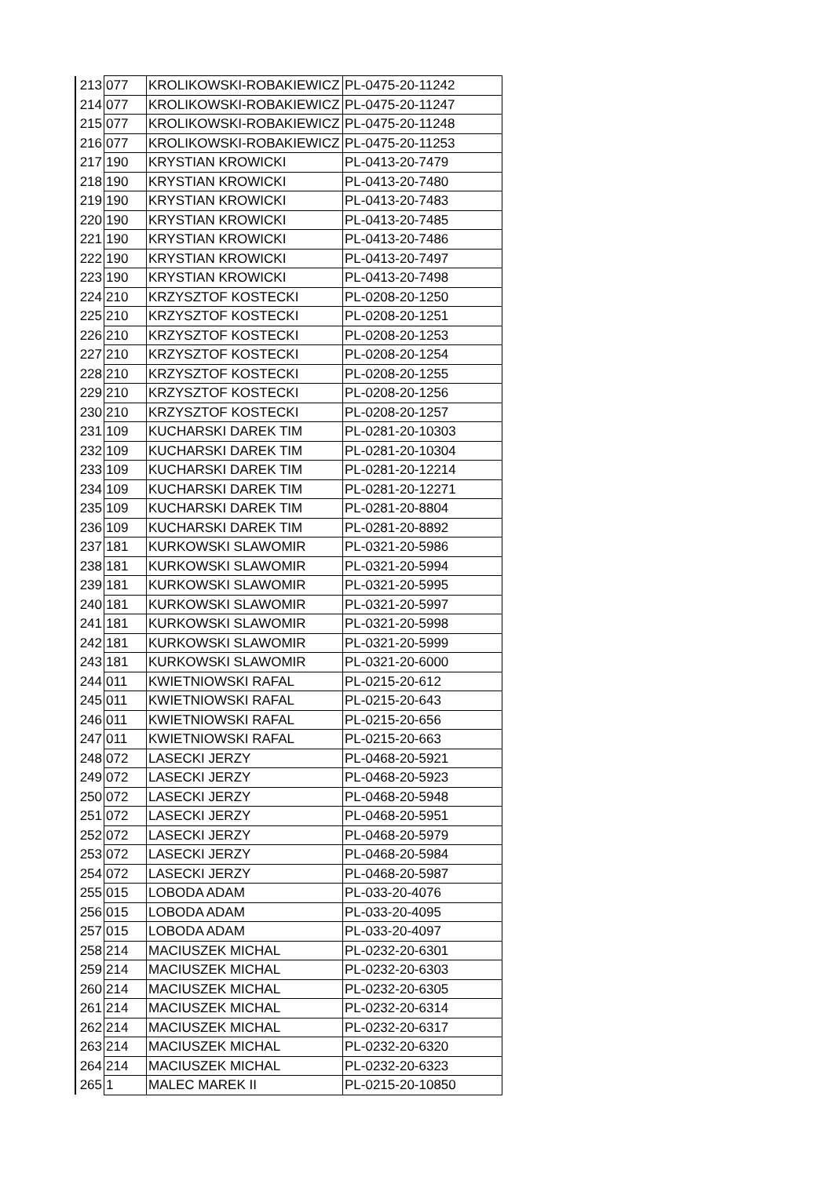| 213 | 077 | KROLIKOWSKI-ROBAKIEWICZ | PL-0475-20-11242 |
| 214 | 077 | KROLIKOWSKI-ROBAKIEWICZ | PL-0475-20-11247 |
| 215 | 077 | KROLIKOWSKI-ROBAKIEWICZ | PL-0475-20-11248 |
| 216 | 077 | KROLIKOWSKI-ROBAKIEWICZ | PL-0475-20-11253 |
| 217 | 190 | KRYSTIAN KROWICKI | PL-0413-20-7479 |
| 218 | 190 | KRYSTIAN KROWICKI | PL-0413-20-7480 |
| 219 | 190 | KRYSTIAN KROWICKI | PL-0413-20-7483 |
| 220 | 190 | KRYSTIAN KROWICKI | PL-0413-20-7485 |
| 221 | 190 | KRYSTIAN KROWICKI | PL-0413-20-7486 |
| 222 | 190 | KRYSTIAN KROWICKI | PL-0413-20-7497 |
| 223 | 190 | KRYSTIAN KROWICKI | PL-0413-20-7498 |
| 224 | 210 | KRZYSZTOF KOSTECKI | PL-0208-20-1250 |
| 225 | 210 | KRZYSZTOF KOSTECKI | PL-0208-20-1251 |
| 226 | 210 | KRZYSZTOF KOSTECKI | PL-0208-20-1253 |
| 227 | 210 | KRZYSZTOF KOSTECKI | PL-0208-20-1254 |
| 228 | 210 | KRZYSZTOF KOSTECKI | PL-0208-20-1255 |
| 229 | 210 | KRZYSZTOF KOSTECKI | PL-0208-20-1256 |
| 230 | 210 | KRZYSZTOF KOSTECKI | PL-0208-20-1257 |
| 231 | 109 | KUCHARSKI DAREK TIM | PL-0281-20-10303 |
| 232 | 109 | KUCHARSKI DAREK TIM | PL-0281-20-10304 |
| 233 | 109 | KUCHARSKI DAREK TIM | PL-0281-20-12214 |
| 234 | 109 | KUCHARSKI DAREK TIM | PL-0281-20-12271 |
| 235 | 109 | KUCHARSKI DAREK TIM | PL-0281-20-8804 |
| 236 | 109 | KUCHARSKI DAREK TIM | PL-0281-20-8892 |
| 237 | 181 | KURKOWSKI SLAWOMIR | PL-0321-20-5986 |
| 238 | 181 | KURKOWSKI SLAWOMIR | PL-0321-20-5994 |
| 239 | 181 | KURKOWSKI SLAWOMIR | PL-0321-20-5995 |
| 240 | 181 | KURKOWSKI SLAWOMIR | PL-0321-20-5997 |
| 241 | 181 | KURKOWSKI SLAWOMIR | PL-0321-20-5998 |
| 242 | 181 | KURKOWSKI SLAWOMIR | PL-0321-20-5999 |
| 243 | 181 | KURKOWSKI SLAWOMIR | PL-0321-20-6000 |
| 244 | 011 | KWIETNIOWSKI RAFAL | PL-0215-20-612 |
| 245 | 011 | KWIETNIOWSKI RAFAL | PL-0215-20-643 |
| 246 | 011 | KWIETNIOWSKI RAFAL | PL-0215-20-656 |
| 247 | 011 | KWIETNIOWSKI RAFAL | PL-0215-20-663 |
| 248 | 072 | LASECKI JERZY | PL-0468-20-5921 |
| 249 | 072 | LASECKI JERZY | PL-0468-20-5923 |
| 250 | 072 | LASECKI JERZY | PL-0468-20-5948 |
| 251 | 072 | LASECKI JERZY | PL-0468-20-5951 |
| 252 | 072 | LASECKI JERZY | PL-0468-20-5979 |
| 253 | 072 | LASECKI JERZY | PL-0468-20-5984 |
| 254 | 072 | LASECKI JERZY | PL-0468-20-5987 |
| 255 | 015 | LOBODA ADAM | PL-033-20-4076 |
| 256 | 015 | LOBODA ADAM | PL-033-20-4095 |
| 257 | 015 | LOBODA ADAM | PL-033-20-4097 |
| 258 | 214 | MACIUSZEK MICHAL | PL-0232-20-6301 |
| 259 | 214 | MACIUSZEK MICHAL | PL-0232-20-6303 |
| 260 | 214 | MACIUSZEK MICHAL | PL-0232-20-6305 |
| 261 | 214 | MACIUSZEK MICHAL | PL-0232-20-6314 |
| 262 | 214 | MACIUSZEK MICHAL | PL-0232-20-6317 |
| 263 | 214 | MACIUSZEK MICHAL | PL-0232-20-6320 |
| 264 | 214 | MACIUSZEK MICHAL | PL-0232-20-6323 |
| 265 | 1 | MALEC MAREK II | PL-0215-20-10850 |